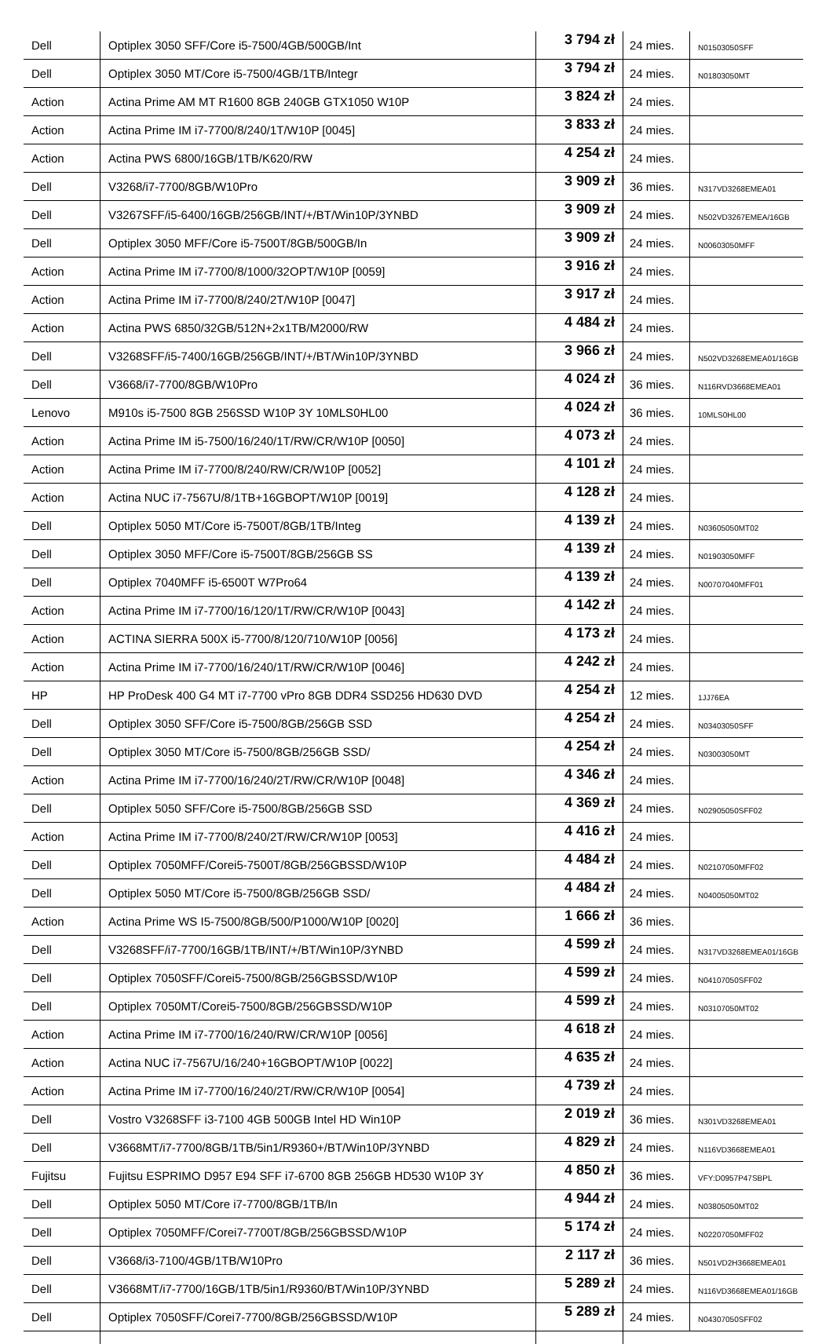| Dell | Optiplex 3050 SFF/Core i5-7500/4GB/500GB/Int | 3 794 zł | 24 mies. | N01503050SFF |
| Dell | Optiplex 3050 MT/Core i5-7500/4GB/1TB/Integr | 3 794 zł | 24 mies. | N01803050MT |
| Action | Actina Prime AM MT R1600 8GB 240GB GTX1050 W10P | 3 824 zł | 24 mies. | |
| Action | Actina Prime IM i7-7700/8/240/1T/W10P [0045] | 3 833 zł | 24 mies. | |
| Action | Actina PWS 6800/16GB/1TB/K620/RW | 4 254 zł | 24 mies. | |
| Dell | V3268/i7-7700/8GB/W10Pro | 3 909 zł | 36 mies. | N317VD3268EMEA01 |
| Dell | V3267SFF/i5-6400/16GB/256GB/INT/+/BT/Win10P/3YNBD | 3 909 zł | 24 mies. | N502VD3267EMEA/16GB |
| Dell | Optiplex 3050 MFF/Core i5-7500T/8GB/500GB/In | 3 909 zł | 24 mies. | N00603050MFF |
| Action | Actina Prime IM i7-7700/8/1000/32OPT/W10P [0059] | 3 916 zł | 24 mies. | |
| Action | Actina Prime IM i7-7700/8/240/2T/W10P [0047] | 3 917 zł | 24 mies. | |
| Action | Actina PWS 6850/32GB/512N+2x1TB/M2000/RW | 4 484 zł | 24 mies. | |
| Dell | V3268SFF/i5-7400/16GB/256GB/INT/+/BT/Win10P/3YNBD | 3 966 zł | 24 mies. | N502VD3268EMEA01/16GB |
| Dell | V3668/i7-7700/8GB/W10Pro | 4 024 zł | 36 mies. | N116RVD3668EMEA01 |
| Lenovo | M910s i5-7500 8GB 256SSD W10P 3Y 10MLS0HL00 | 4 024 zł | 36 mies. | 10MLS0HL00 |
| Action | Actina Prime IM i5-7500/16/240/1T/RW/CR/W10P [0050] | 4 073 zł | 24 mies. | |
| Action | Actina Prime IM i7-7700/8/240/RW/CR/W10P [0052] | 4 101 zł | 24 mies. | |
| Action | Actina NUC i7-7567U/8/1TB+16GBOPT/W10P [0019] | 4 128 zł | 24 mies. | |
| Dell | Optiplex 5050 MT/Core i5-7500T/8GB/1TB/Integ | 4 139 zł | 24 mies. | N03605050MT02 |
| Dell | Optiplex 3050 MFF/Core i5-7500T/8GB/256GB SS | 4 139 zł | 24 mies. | N01903050MFF |
| Dell | Optiplex 7040MFF i5-6500T W7Pro64 | 4 139 zł | 24 mies. | N00707040MFF01 |
| Action | Actina Prime IM i7-7700/16/120/1T/RW/CR/W10P [0043] | 4 142 zł | 24 mies. | |
| Action | ACTINA SIERRA 500X i5-7700/8/120/710/W10P [0056] | 4 173 zł | 24 mies. | |
| Action | Actina Prime IM i7-7700/16/240/1T/RW/CR/W10P [0046] | 4 242 zł | 24 mies. | |
| HP | HP ProDesk 400 G4 MT i7-7700 vPro 8GB DDR4 SSD256 HD630 DVD | 4 254 zł | 12 mies. | 1JJ76EA |
| Dell | Optiplex 3050 SFF/Core i5-7500/8GB/256GB SSD | 4 254 zł | 24 mies. | N03403050SFF |
| Dell | Optiplex 3050 MT/Core i5-7500/8GB/256GB SSD/ | 4 254 zł | 24 mies. | N03003050MT |
| Action | Actina Prime IM i7-7700/16/240/2T/RW/CR/W10P [0048] | 4 346 zł | 24 mies. | |
| Dell | Optiplex 5050 SFF/Core i5-7500/8GB/256GB SSD | 4 369 zł | 24 mies. | N02905050SFF02 |
| Action | Actina Prime IM i7-7700/8/240/2T/RW/CR/W10P [0053] | 4 416 zł | 24 mies. | |
| Dell | Optiplex 7050MFF/Corei5-7500T/8GB/256GBSSD/W10P | 4 484 zł | 24 mies. | N02107050MFF02 |
| Dell | Optiplex 5050 MT/Core i5-7500/8GB/256GB SSD/ | 4 484 zł | 24 mies. | N04005050MT02 |
| Action | Actina Prime WS I5-7500/8GB/500/P1000/W10P [0020] | 1 666 zł | 36 mies. | |
| Dell | V3268SFF/i7-7700/16GB/1TB/INT/+/BT/Win10P/3YNBD | 4 599 zł | 24 mies. | N317VD3268EMEA01/16GB |
| Dell | Optiplex 7050SFF/Corei5-7500/8GB/256GBSSD/W10P | 4 599 zł | 24 mies. | N04107050SFF02 |
| Dell | Optiplex 7050MT/Corei5-7500/8GB/256GBSSD/W10P | 4 599 zł | 24 mies. | N03107050MT02 |
| Action | Actina Prime IM i7-7700/16/240/RW/CR/W10P [0056] | 4 618 zł | 24 mies. | |
| Action | Actina NUC i7-7567U/16/240+16GBOPT/W10P [0022] | 4 635 zł | 24 mies. | |
| Action | Actina Prime IM i7-7700/16/240/2T/RW/CR/W10P [0054] | 4 739 zł | 24 mies. | |
| Dell | Vostro V3268SFF i3-7100 4GB 500GB Intel HD Win10P | 2 019 zł | 36 mies. | N301VD3268EMEA01 |
| Dell | V3668MT/i7-7700/8GB/1TB/5in1/R9360+/BT/Win10P/3YNBD | 4 829 zł | 24 mies. | N116VD3668EMEA01 |
| Fujitsu | Fujitsu ESPRIMO D957 E94 SFF i7-6700 8GB 256GB HD530 W10P 3Y | 4 850 zł | 36 mies. | VFY:D0957P47SBPL |
| Dell | Optiplex 5050 MT/Core i7-7700/8GB/1TB/In | 4 944 zł | 24 mies. | N03805050MT02 |
| Dell | Optiplex 7050MFF/Corei7-7700T/8GB/256GBSSD/W10P | 5 174 zł | 24 mies. | N02207050MFF02 |
| Dell | V3668/i3-7100/4GB/1TB/W10Pro | 2 117 zł | 36 mies. | N501VD2H3668EMEA01 |
| Dell | V3668MT/i7-7700/16GB/1TB/5in1/R9360/BT/Win10P/3YNBD | 5 289 zł | 24 mies. | N116VD3668EMEA01/16GB |
| Dell | Optiplex 7050SFF/Corei7-7700/8GB/256GBSSD/W10P | 5 289 zł | 24 mies. | N04307050SFF02 |